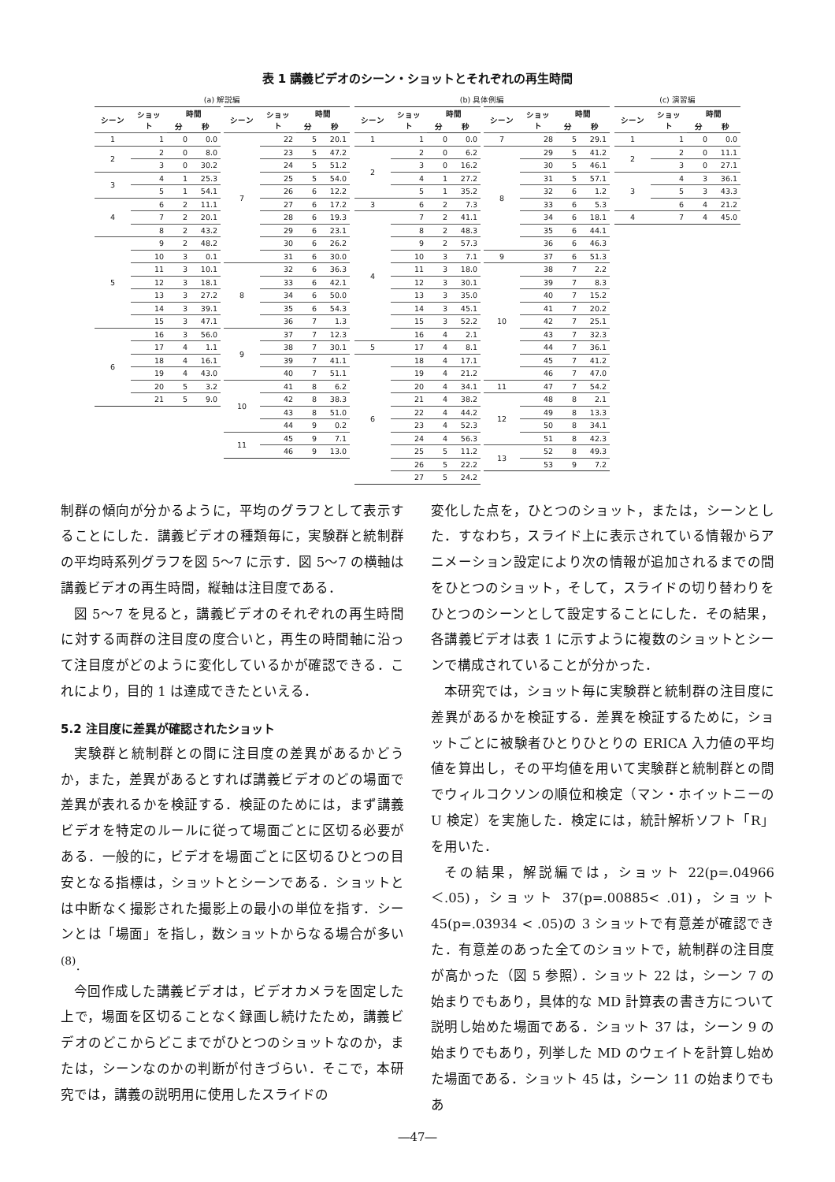表 1 講義ビデオのシーン・ショットとそれぞれの再生時間
(a) 解説編
| シーン | ショット | 時間 | |
| --- | --- | --- | --- |
| | | 分 | 秒 |
| 1 | 1 | 0 | 0.0 |
| 2 | 2 | 0 | 8.0 |
| | 3 | 0 | 30.2 |
| 3 | 4 | 1 | 25.3 |
| | 5 | 1 | 54.1 |
| 4 | 6 | 2 | 11.1 |
| | 7 | 2 | 20.1 |
| | 8 | 2 | 43.2 |
| 5 | 9 | 2 | 48.2 |
| | 10 | 3 | 0.1 |
| | 11 | 3 | 10.1 |
| | 12 | 3 | 18.1 |
| | 13 | 3 | 27.2 |
| | 14 | 3 | 39.1 |
| | 15 | 3 | 47.1 |
| 6 | 16 | 3 | 56.0 |
| | 17 | 4 | 1.1 |
| | 18 | 4 | 16.1 |
| | 19 | 4 | 43.0 |
| | 20 | 5 | 3.2 |
| | 21 | 5 | 9.0 |
| シーン | ショット | 時間 | |
| --- | --- | --- | --- |
| | | 分 | 秒 |
| 7 | 22 | 5 | 20.1 |
| | 23 | 5 | 47.2 |
| | 24 | 5 | 51.2 |
| | 25 | 5 | 54.0 |
| | 26 | 6 | 12.2 |
| | 27 | 6 | 17.2 |
| | 28 | 6 | 19.3 |
| | 29 | 6 | 23.1 |
| | 30 | 6 | 26.2 |
| | 31 | 6 | 30.0 |
| 8 | 32 | 6 | 36.3 |
| | 33 | 6 | 42.1 |
| | 34 | 6 | 50.0 |
| | 35 | 6 | 54.3 |
| | 36 | 7 | 1.3 |
| 9 | 37 | 7 | 12.3 |
| | 38 | 7 | 30.1 |
| | 39 | 7 | 41.1 |
| | 40 | 7 | 51.1 |
| 10 | 41 | 8 | 6.2 |
| | 42 | 8 | 38.3 |
| | 43 | 8 | 51.0 |
| | 44 | 9 | 0.2 |
| 11 | 45 | 9 | 7.1 |
| | 46 | 9 | 13.0 |
(b) 具体例編
| シーン | ショット | 時間 | |
| --- | --- | --- | --- |
| | | 分 | 秒 |
| 1 | 1 | 0 | 0.0 |
| 2 | 2 | 0 | 6.2 |
| | 3 | 0 | 16.2 |
| | 4 | 1 | 27.2 |
| | 5 | 1 | 35.2 |
| 3 | 6 | 2 | 7.3 |
| 4 | 7 | 2 | 41.1 |
| | 8 | 2 | 48.3 |
| | 9 | 2 | 57.3 |
| | 10 | 3 | 7.1 |
| | 11 | 3 | 18.0 |
| | 12 | 3 | 30.1 |
| | 13 | 3 | 35.0 |
| | 14 | 3 | 45.1 |
| | 15 | 3 | 52.2 |
| | 16 | 4 | 2.1 |
| 5 | 17 | 4 | 8.1 |
| 6 | 18 | 4 | 17.1 |
| | 19 | 4 | 21.2 |
| | 20 | 4 | 34.1 |
| | 21 | 4 | 38.2 |
| | 22 | 4 | 44.2 |
| | 23 | 4 | 52.3 |
| | 24 | 4 | 56.3 |
| | 25 | 5 | 11.2 |
| | 26 | 5 | 22.2 |
| | 27 | 5 | 24.2 |
| シーン | ショット | 時間 | |
| --- | --- | --- | --- |
| | | 分 | 秒 |
| 7 | 28 | 5 | 29.1 |
| 8 | 29 | 5 | 41.2 |
| | 30 | 5 | 46.1 |
| | 31 | 5 | 57.1 |
| | 32 | 6 | 1.2 |
| | 33 | 6 | 5.3 |
| | 34 | 6 | 18.1 |
| | 35 | 6 | 44.1 |
| | 36 | 6 | 46.3 |
| 9 | 37 | 6 | 51.3 |
| 10 | 38 | 7 | 2.2 |
| | 39 | 7 | 8.3 |
| | 40 | 7 | 15.2 |
| | 41 | 7 | 20.2 |
| | 42 | 7 | 25.1 |
| | 43 | 7 | 32.3 |
| | 44 | 7 | 36.1 |
| | 45 | 7 | 41.2 |
| | 46 | 7 | 47.0 |
| 11 | 47 | 7 | 54.2 |
| 12 | 48 | 8 | 2.1 |
| | 49 | 8 | 13.3 |
| | 50 | 8 | 34.1 |
| | 51 | 8 | 42.3 |
| 13 | 52 | 8 | 49.3 |
| | 53 | 9 | 7.2 |
(c) 演習編
| シーン | ショット | 時間 | |
| --- | --- | --- | --- |
| | | 分 | 秒 |
| 1 | 1 | 0 | 0.0 |
| 2 | 2 | 0 | 11.1 |
| | 3 | 0 | 27.1 |
| 3 | 4 | 3 | 36.1 |
| | 5 | 3 | 43.3 |
| | 6 | 4 | 21.2 |
| 4 | 7 | 4 | 45.0 |
制群の傾向が分かるように，平均のグラフとして表示することにした．講義ビデオの種類毎に，実験群と統制群の平均時系列グラフを図 5～7 に示す．図 5～7 の横軸は講義ビデオの再生時間，縦軸は注目度である．
図 5～7 を見ると，講義ビデオのそれぞれの再生時間に対する両群の注目度の度合いと，再生の時間軸に沿って注目度がどのように変化しているかが確認できる．これにより，目的 1 は達成できたといえる．
5.2 注目度に差異が確認されたショット
実験群と統制群との間に注目度の差異があるかどうか，また，差異があるとすれば講義ビデオのどの場面で差異が表れるかを検証する．検証のためには，まず講義ビデオを特定のルールに従って場面ごとに区切る必要がある．一般的に，ビデオを場面ごとに区切るひとつの目安となる指標は，ショットとシーンである．ショットとは中断なく撮影された撮影上の最小の単位を指す．シーンとは「場面」を指し，数ショットからなる場合が多い<sup>(8)</sup>.
今回作成した講義ビデオは，ビデオカメラを固定した上で，場面を区切ることなく録画し続けたため，講義ビデオのどこからどこまでがひとつのショットなのか，または，シーンなのかの判断が付きづらい．そこで，本研究では，講義の説明用に使用したスライドの
変化した点を，ひとつのショット，または，シーンとした．すなわち，スライド上に表示されている情報からアニメーション設定により次の情報が追加されるまでの間をひとつのショット，そして，スライドの切り替わりをひとつのシーンとして設定することにした．その結果，各講義ビデオは表 1 に示すように複数のショットとシーンで構成されていることが分かった．
本研究では，ショット毎に実験群と統制群の注目度に差異があるかを検証する．差異を検証するために，ショットごとに被験者ひとりひとりの ERICA 入力値の平均値を算出し，その平均値を用いて実験群と統制群との間でウィルコクソンの順位和検定（マン・ホイットニーの U 検定）を実施した．検定には，統計解析ソフト「R」を用いた．
その結果，解説編では，ショット 22(p=.04966＜.05)，ショット 37(p=.00885< .01)，ショット 45(p=.03934 < .05)の 3 ショットで有意差が確認できた．有意差のあった全てのショットで，統制群の注目度が高かった（図 5 参照）．ショット 22 は，シーン 7 の始まりでもあり，具体的な MD 計算表の書き方について説明し始めた場面である．ショット 37 は，シーン 9 の始まりでもあり，列挙した MD のウェイトを計算し始めた場面である．ショット 45 は，シーン 11 の始まりでもあ
―47―